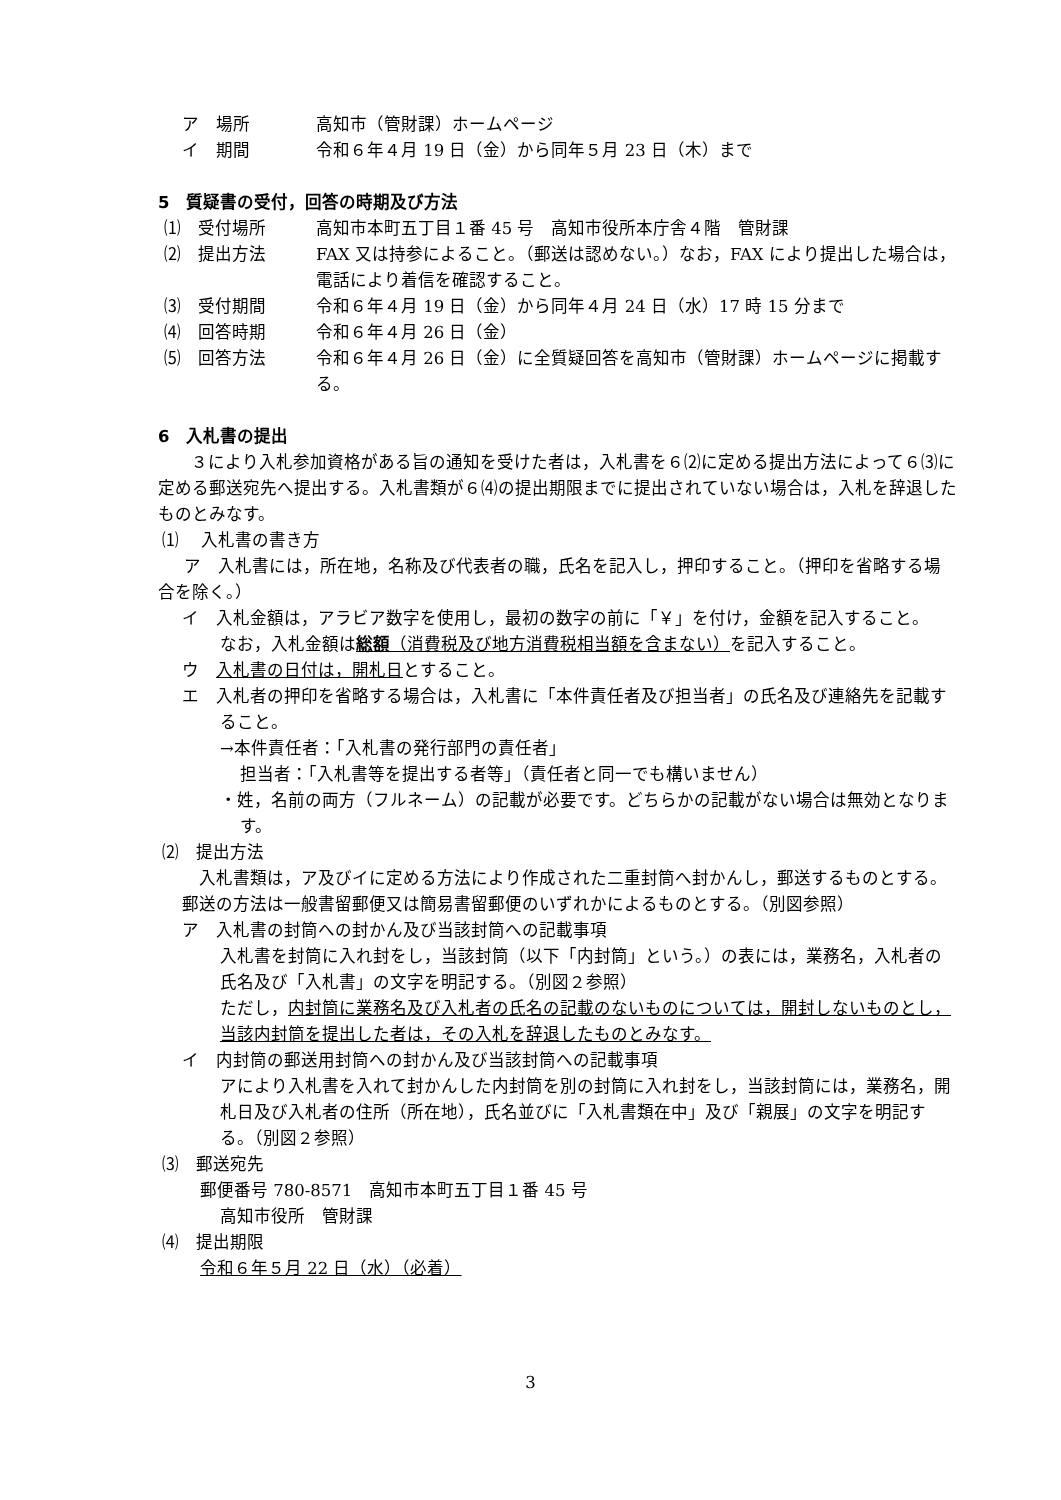ア　場所 高知市（管財課）ホームページ
イ　期間 令和６年４月 19 日（金）から同年５月 23 日（木）まで
5　質疑書の受付，回答の時期及び方法
⑴　受付場所 高知市本町五丁目１番 45 号　高知市役所本庁舎４階　管財課
⑵　提出方法 FAX 又は持参によること。（郵送は認めない。）なお，FAX により提出した場合は，電話により着信を確認すること。
⑶　受付期間 令和６年４月 19 日（金）から同年４月 24 日（水）17 時 15 分まで
⑷　回答時期 令和６年４月 26 日（金）
⑸　回答方法 令和６年４月 26 日（金）に全質疑回答を高知市（管財課）ホームページに掲載する。
6　入札書の提出
３により入札参加資格がある旨の通知を受けた者は，入札書を６⑵に定める提出方法によって６⑶に定める郵送宛先へ提出する。入札書類が６⑷の提出期限までに提出されていない場合は，入札を辞退したものとみなす。
⑴　 入札書の書き方
ア　入札書には，所在地，名称及び代表者の職，氏名を記入し，押印すること。（押印を省略する場合を除く。）
イ　入札金額は，アラビア数字を使用し，最初の数字の前に「￥」を付け，金額を記入すること。
なお，入札金額は総額（消費税及び地方消費税相当額を含まない）を記入すること。
ウ　入札書の日付は，開札日とすること。
エ　入札者の押印を省略する場合は，入札書に「本件責任者及び担当者」の氏名及び連絡先を記載すること。
→本件責任者：「入札書の発行部門の責任者」
担当者：「入札書等を提出する者等」（責任者と同一でも構いません）
・姓，名前の両方（フルネーム）の記載が必要です。どちらかの記載がない場合は無効となります。
⑵　提出方法
入札書類は，ア及びイに定める方法により作成された二重封筒へ封かんし，郵送するものとする。郵送の方法は一般書留郵便又は簡易書留郵便のいずれかによるものとする。（別図参照）
ア　入札書の封筒への封かん及び当該封筒への記載事項
入札書を封筒に入れ封をし，当該封筒（以下「内封筒」という。）の表には，業務名，入札者の氏名及び「入札書」の文字を明記する。（別図２参照）
ただし，内封筒に業務名及び入札者の氏名の記載のないものについては，開封しないものとし，当該内封筒を提出した者は，その入札を辞退したものとみなす。
イ　内封筒の郵送用封筒への封かん及び当該封筒への記載事項
アにより入札書を入れて封かんした内封筒を別の封筒に入れ封をし，当該封筒には，業務名，開札日及び入札者の住所（所在地），氏名並びに「入札書類在中」及び「親展」の文字を明記する。（別図２参照）
⑶　郵送宛先
郵便番号 780-8571　高知市本町五丁目１番 45 号
高知市役所　管財課
⑷　提出期限
令和６年５月 22 日（水）（必着）
3